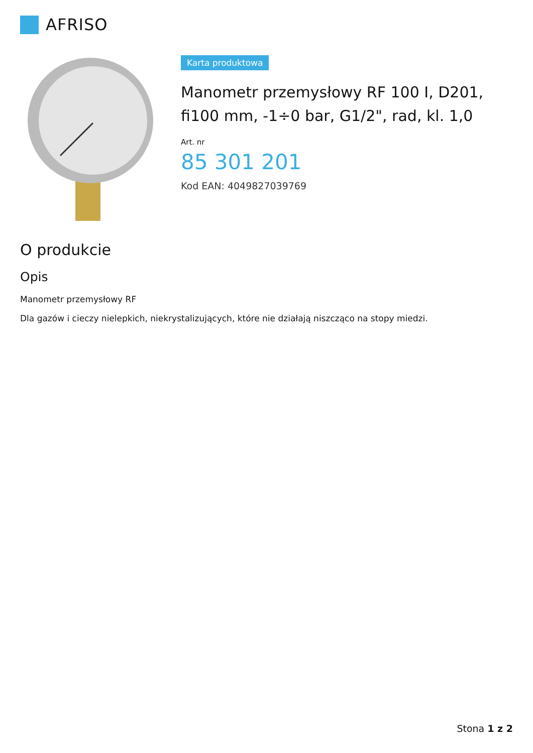AFRISO
Karta produktowa
Manometr przemysłowy RF 100 I, D201, fi100 mm, -1÷0 bar, G1/2", rad, kl. 1,0
Art. nr
85 301 201
Kod EAN: 4049827039769
O produkcie
Opis
Manometr przemysłowy RF
Dla gazów i cieczy nielepkich, niekrystalizujących, które nie działają niszcząco na stopy miedzi.
Stona 1 z 2